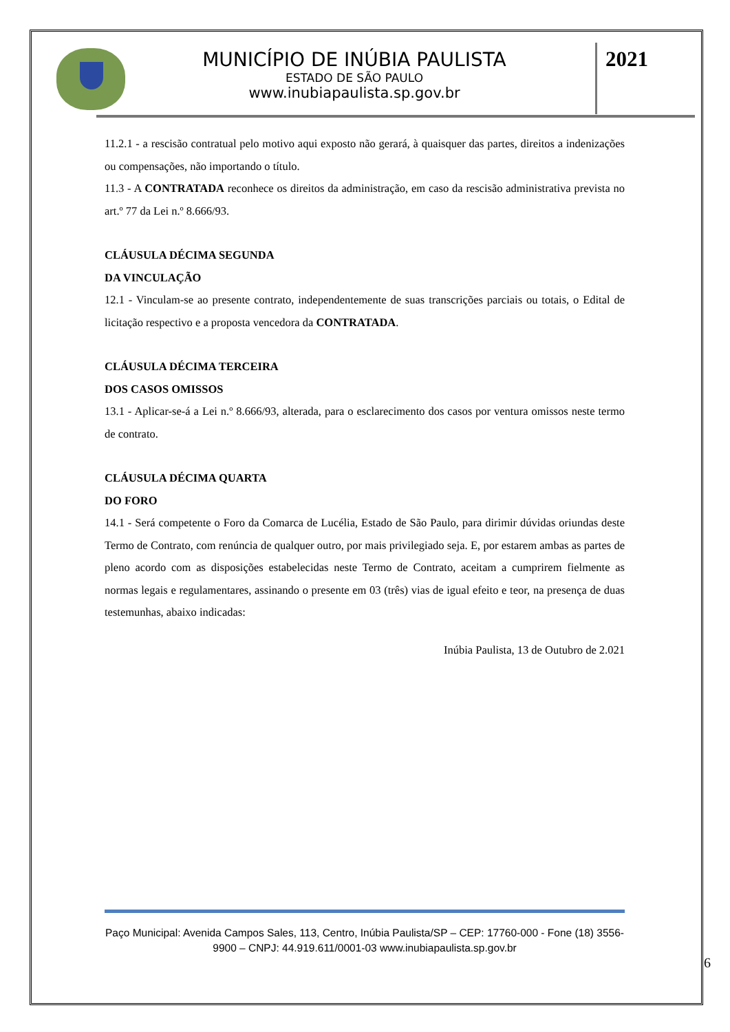MUNICÍPIO DE INÚBIA PAULISTA
ESTADO DE SÃO PAULO
www.inubiapaulista.sp.gov.br
2021
11.2.1 - a rescisão contratual pelo motivo aqui exposto não gerará, à quaisquer das partes, direitos a indenizações ou compensações, não importando o título.
11.3 - A CONTRATADA reconhece os direitos da administração, em caso da rescisão administrativa prevista no art.º 77 da Lei n.º 8.666/93.
CLÁUSULA DÉCIMA SEGUNDA
DA VINCULAÇÃO
12.1 - Vinculam-se ao presente contrato, independentemente de suas transcrições parciais ou totais, o Edital de licitação respectivo e a proposta vencedora da CONTRATADA.
CLÁUSULA DÉCIMA TERCEIRA
DOS CASOS OMISSOS
13.1 - Aplicar-se-á a Lei n.º 8.666/93, alterada, para o esclarecimento dos casos por ventura omissos neste termo de contrato.
CLÁUSULA DÉCIMA QUARTA
DO FORO
14.1 - Será competente o Foro da Comarca de Lucélia, Estado de São Paulo, para dirimir dúvidas oriundas deste Termo de Contrato, com renúncia de qualquer outro, por mais privilegiado seja. E, por estarem ambas as partes de pleno acordo com as disposições estabelecidas neste Termo de Contrato, aceitam a cumprirem fielmente as normas legais e regulamentares, assinando o presente em 03 (três) vias de igual efeito e teor, na presença de duas testemunhas, abaixo indicadas:
Inúbia Paulista, 13 de Outubro de 2.021
Paço Municipal: Avenida Campos Sales, 113, Centro, Inúbia Paulista/SP – CEP: 17760-000 - Fone (18) 3556-9900 – CNPJ: 44.919.611/0001-03 www.inubiapaulista.sp.gov.br
6